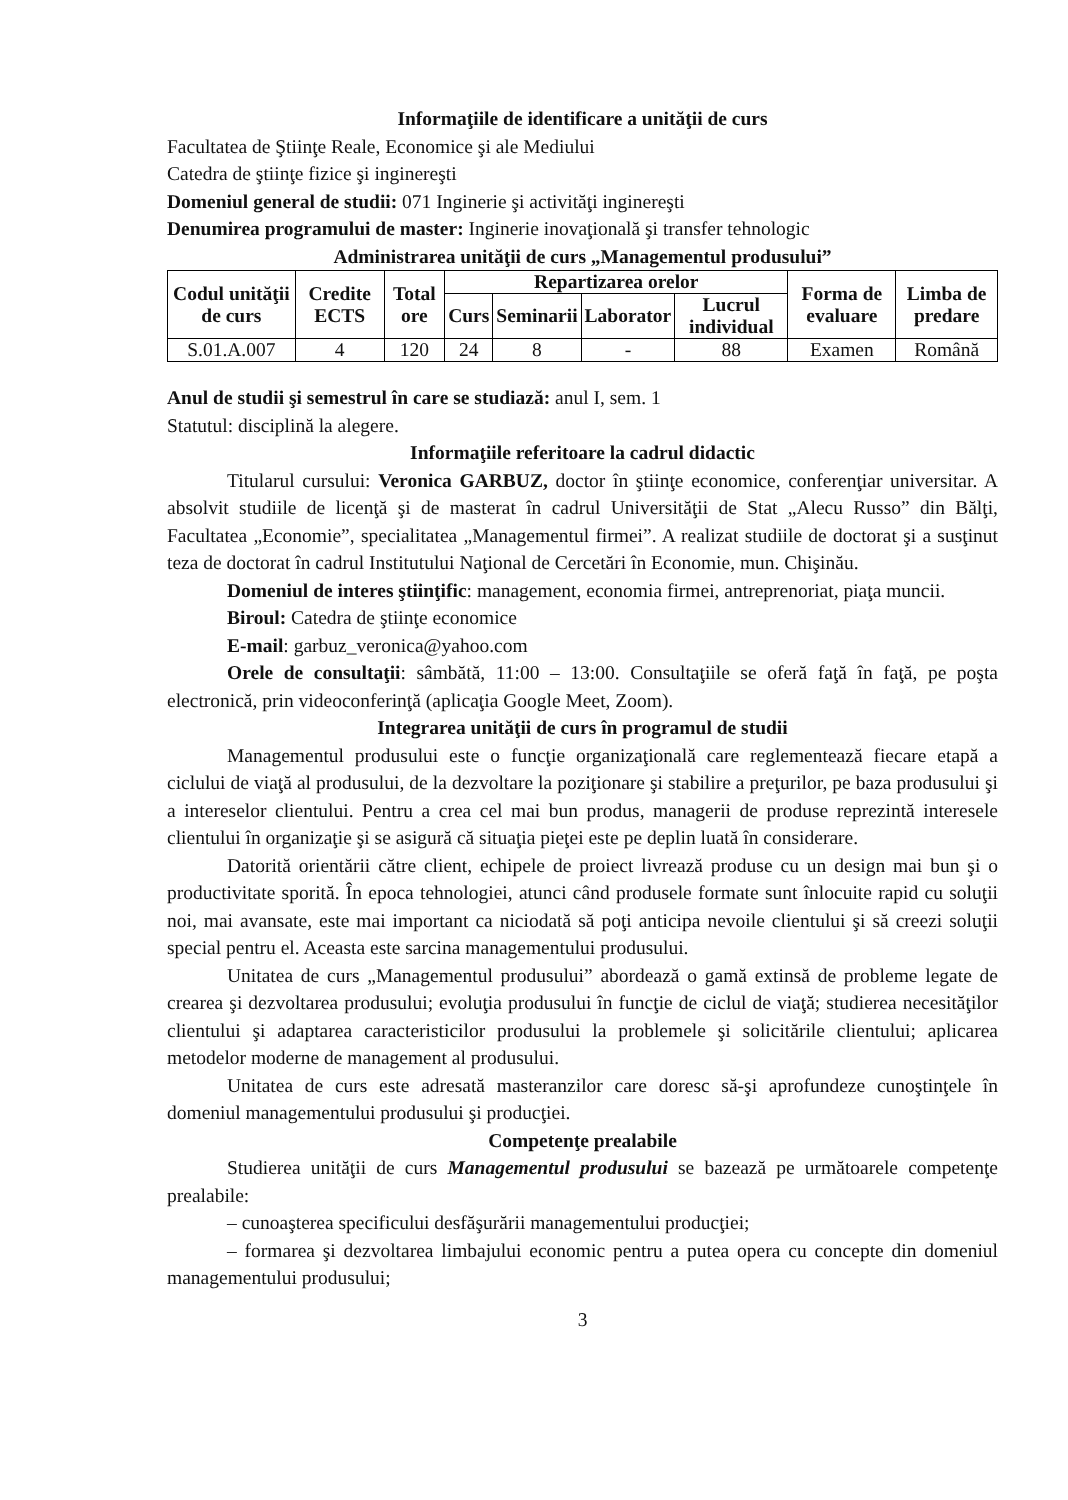Informaţiile de identificare a unităţii de curs
Facultatea de Ştiinţe Reale, Economice şi ale Mediului
Catedra de ştiinţe fizice şi inginereşti
Domeniul general de studii: 071 Inginerie şi activităţi inginereşti
Denumirea programului de master: Inginerie inovaţională şi transfer tehnologic
Administrarea unităţii de curs „Managementul produsului”
| Codul unităţii de curs | Credite ECTS | Total ore | Repartizarea orelor | | | | Forma de evaluare | Limba de predare |
| --- | --- | --- | --- | --- | --- | --- | --- | --- |
| | | | Curs | Seminarii | Laborator | Lucrul individual | | |
| S.01.A.007 | 4 | 120 | 24 | 8 | - | 88 | Examen | Română |
Anul de studii şi semestrul în care se studiază: anul I, sem. 1
Statutul: disciplină la alegere.
Informaţiile referitoare la cadrul didactic
Titularul cursului: Veronica GARBUZ, doctor în ştiinţe economice, conferenţiar universitar. A absolvit studiile de licenţă şi de masterat în cadrul Universităţii de Stat „Alecu Russo” din Bălţi, Facultatea „Economie”, specialitatea „Managementul firmei”. A realizat studiile de doctorat şi a susţinut teza de doctorat în cadrul Institutului Naţional de Cercetări în Economie, mun. Chişinău.
Domeniul de interes ştiinţific: management, economia firmei, antreprenoriat, piaţa muncii.
Biroul: Catedra de ştiinţe economice
E-mail: garbuz_veronica@yahoo.com
Orele de consultaţii: sâmbătă, 11:00 – 13:00. Consultaţiile se oferă faţă în faţă, pe poşta electronică, prin videoconferinţă (aplicaţia Google Meet, Zoom).
Integrarea unităţii de curs în programul de studii
Managementul produsului este o funcţie organizaţională care reglementează fiecare etapă a ciclului de viaţă al produsului, de la dezvoltare la poziţionare şi stabilire a preţurilor, pe baza produsului şi a intereselor clientului. Pentru a crea cel mai bun produs, managerii de produse reprezintă interesele clientului în organizaţie şi se asigură că situaţia pieţei este pe deplin luată în considerare.
Datorită orientării către client, echipele de proiect livrează produse cu un design mai bun şi o productivitate sporită. În epoca tehnologiei, atunci când produsele formate sunt înlocuite rapid cu soluţii noi, mai avansate, este mai important ca niciodată să poţi anticipa nevoile clientului şi să creezi soluţii special pentru el. Aceasta este sarcina managementului produsului.
Unitatea de curs „Managementul produsului” abordează o gamă extinsă de probleme legate de crearea şi dezvoltarea produsului; evoluţia produsului în funcţie de ciclul de viaţă; studierea necesităţilor clientului şi adaptarea caracteristicilor produsului la problemele şi solicitările clientului; aplicarea metodelor moderne de management al produsului.
Unitatea de curs este adresată masteranzilor care doresc să-şi aprofundeze cunoştinţele în domeniul managementului produsului şi producţiei.
Competenţe prealabile
Studierea unităţii de curs Managementul produsului se bazează pe următoarele competenţe prealabile:
– cunoaşterea specificului desfăşurării managementului producţiei;
– formarea şi dezvoltarea limbajului economic pentru a putea opera cu concepte din domeniul managementului produsului;
3